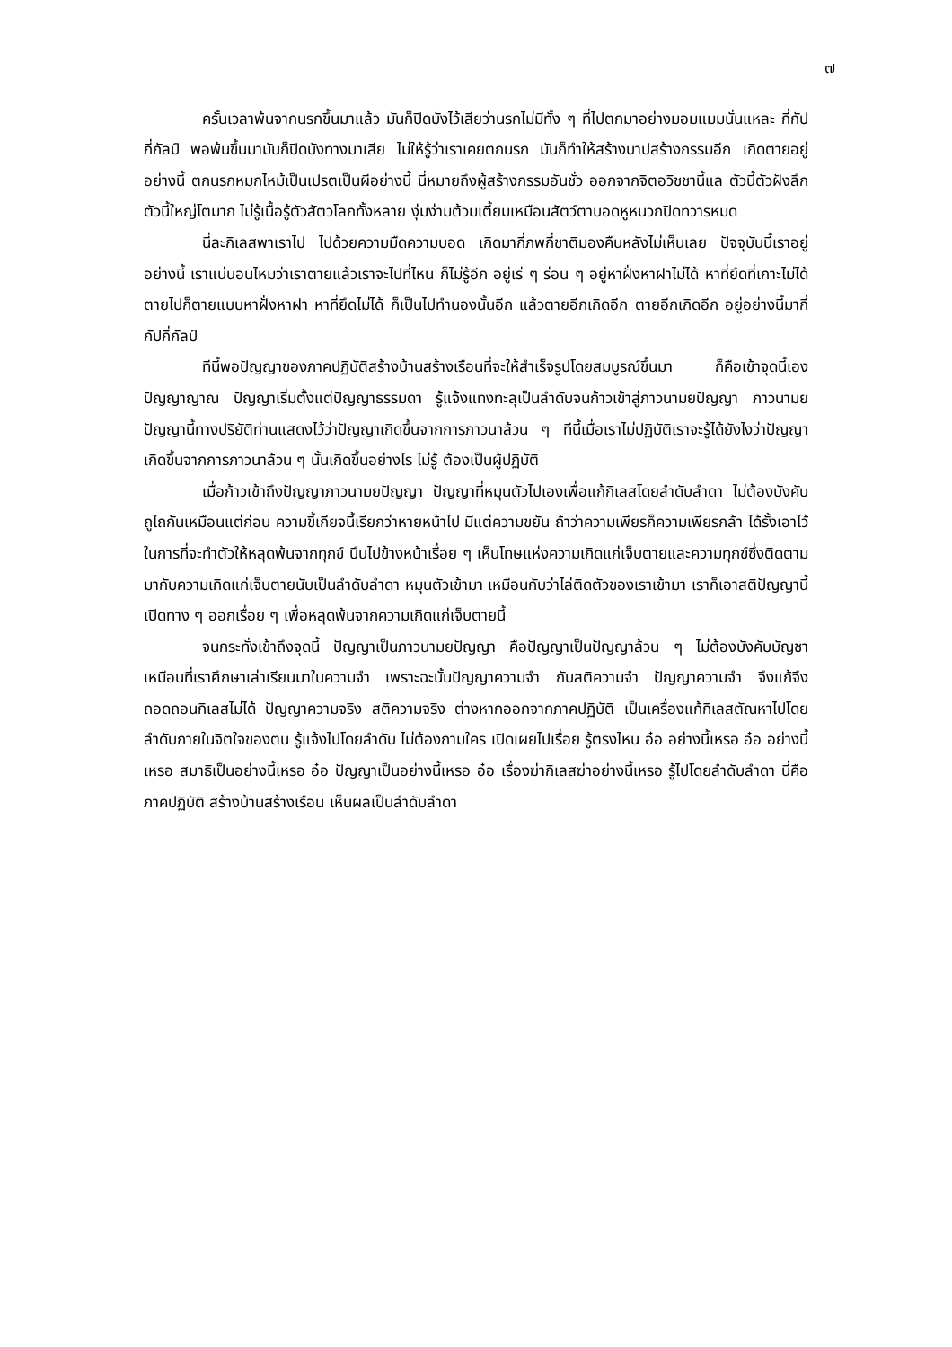๗
ครั้นเวลาพ้นจากนรกขึ้นมาแล้ว มันก็ปิดบังไว้เสียว่านรกไม่มีทั้ง ๆ ที่ไปตกมาอย่างมอมแมมนั่นแหละ กี่กัปกี่กัลป์ พอพ้นขึ้นมามันก็ปิดบังทางมาเสีย ไม่ให้รู้ว่าเราเคยตกนรก มันก็ทำให้สร้างบาปสร้างกรรมอีก เกิดตายอยู่อย่างนี้ ตกนรกหมกไหม้เป็นเปรตเป็นผีอย่างนี้ นี่หมายถึงผู้สร้างกรรมอันชั่ว ออกจากจิตอวิชชานี้แล ตัวนี้ตัวฝังลึก ตัวนี้ใหญ่โตมาก ไม่รู้เนื้อรู้ตัวสัตวโลกทั้งหลาย งุ่มง่ามต้วมเตี้ยมเหมือนสัตว์ตาบอดหูหนวกปิดทวารหมด
นี่ละกิเลสพาเราไป ไปด้วยความมืดความบอด เกิดมากี่ภพกี่ชาติมองคืนหลังไม่เห็นเลย ปัจจุบันนี้เราอยู่อย่างนี้ เราแน่นอนไหมว่าเราตายแล้วเราจะไปที่ไหน ก็ไม่รู้อีก อยู่เร่ ๆ ร่อน ๆ อยู่หาฝั่งหาฝาไม่ได้ หาที่ยึดที่เกาะไม่ได้ ตายไปก็ตายแบบหาฝั่งหาฝา หาที่ยึดไม่ได้ ก็เป็นไปทำนองนั้นอีก แล้วตายอีกเกิดอีก ตายอีกเกิดอีก อยู่อย่างนี้มากี่กัปกี่กัลป์
ทีนี้พอปัญญาของภาคปฏิบัติสร้างบ้านสร้างเรือนที่จะให้สำเร็จรูปโดยสมบูรณ์ขึ้นมา ก็คือเข้าจุดนี้เอง ปัญญาญาณ ปัญญาเริ่มตั้งแต่ปัญญาธรรมดา รู้แจ้งแทงทะลุเป็นลำดับจนก้าวเข้าสู่ภาวนามยปัญญา ภาวนามยปัญญานี้ทางปริยัติท่านแสดงไว้ว่าปัญญาเกิดขึ้นจากการภาวนาล้วน ๆ ทีนี้เมื่อเราไม่ปฏิบัติเราจะรู้ได้ยังไงว่าปัญญาเกิดขึ้นจากการภาวนาล้วน ๆ นั้นเกิดขึ้นอย่างไร ไม่รู้ ต้องเป็นผู้ปฏิบัติ
เมื่อก้าวเข้าถึงปัญญาภาวนามยปัญญา ปัญญาที่หมุนตัวไปเองเพื่อแก้กิเลสโดยลำดับลำดา ไม่ต้องบังคับถูไถกันเหมือนแต่ก่อน ความขี้เกียจนี้เรียกว่าหายหน้าไป มีแต่ความขยัน ถ้าว่าความเพียรก็ความเพียรกล้า ได้รั้งเอาไว้ ในการที่จะทำตัวให้หลุดพ้นจากทุกข์ บึนไปข้างหน้าเรื่อย ๆ เห็นโทษแห่งความเกิดแก่เจ็บตายและความทุกข์ซึ่งติดตามมากับความเกิดแก่เจ็บตายนับเป็นลำดับลำดา หมุนตัวเข้ามา เหมือนกับว่าไล่ติดตัวของเราเข้ามา เราก็เอาสติปัญญานี้เปิดทาง ๆ ออกเรื่อย ๆ เพื่อหลุดพ้นจากความเกิดแก่เจ็บตายนี้
จนกระทั่งเข้าถึงจุดนี้ ปัญญาเป็นภาวนามยปัญญา คือปัญญาเป็นปัญญาล้วน ๆ ไม่ต้องบังคับบัญชา เหมือนที่เราศึกษาเล่าเรียนมาในความจำ เพราะฉะนั้นปัญญาความจำ กับสติความจำ ปัญญาความจำ จึงแก้จึงถอดถอนกิเลสไม่ได้ ปัญญาความจริง สติความจริง ต่างหากออกจากภาคปฏิบัติ เป็นเครื่องแก้กิเลสตัณหาไปโดยลำดับภายในจิตใจของตน รู้แจ้งไปโดยลำดับ ไม่ต้องถามใคร เปิดเผยไปเรื่อย รู้ตรงไหน อ๋อ อย่างนี้เหรอ อ๋อ อย่างนี้เหรอ สมาธิเป็นอย่างนี้เหรอ อ๋อ ปัญญาเป็นอย่างนี้เหรอ อ๋อ เรื่องฆ่ากิเลสฆ่าอย่างนี้เหรอ รู้ไปโดยลำดับลำดา นี่คือภาคปฏิบัติ สร้างบ้านสร้างเรือน เห็นผลเป็นลำดับลำดา